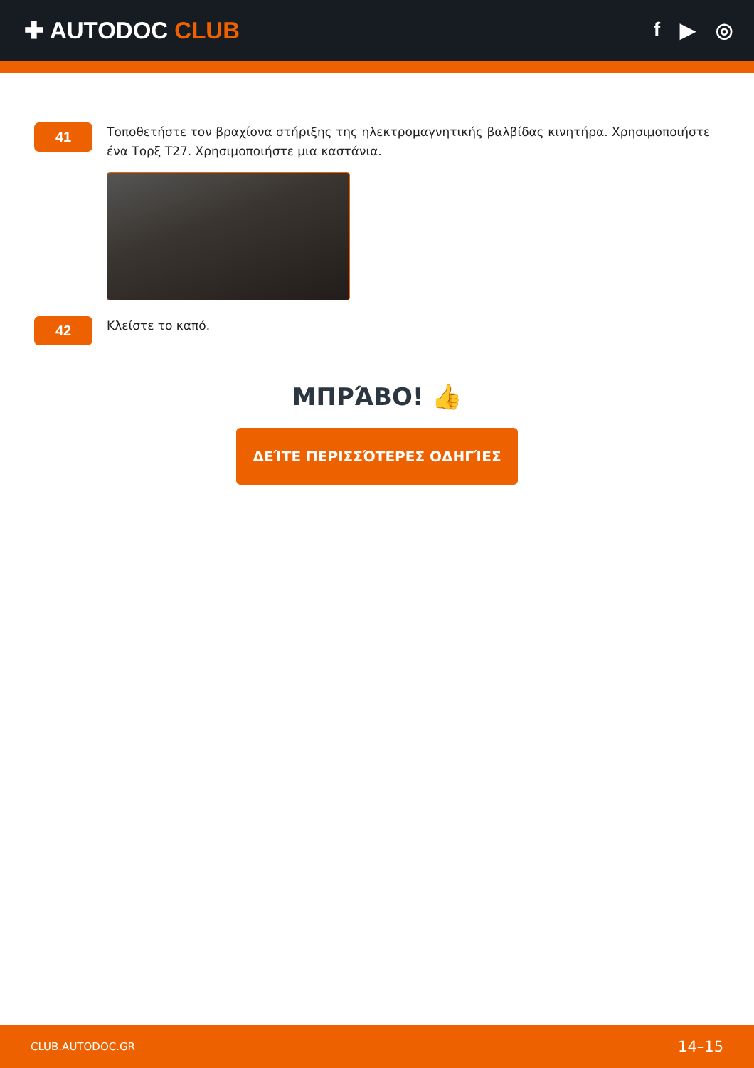✚ AUTODOC CLUB
f ▶ ◎
41
Τοποθετήστε τον βραχίονα στήριξης της ηλεκτρομαγνητικής βαλβίδας κινητήρα. Χρησιμοποιήστε ένα Τορξ T27. Χρησιμοποιήστε μια καστάνια.
42
Κλείστε το καπό.
ΜΠΡΆΒΟ! 👍
ΔΕΊΤΕ ΠΕΡΙΣΣΌΤΕΡΕΣ ΟΔΗΓΊΕΣ
CLUB.AUTODOC.GR 14–15